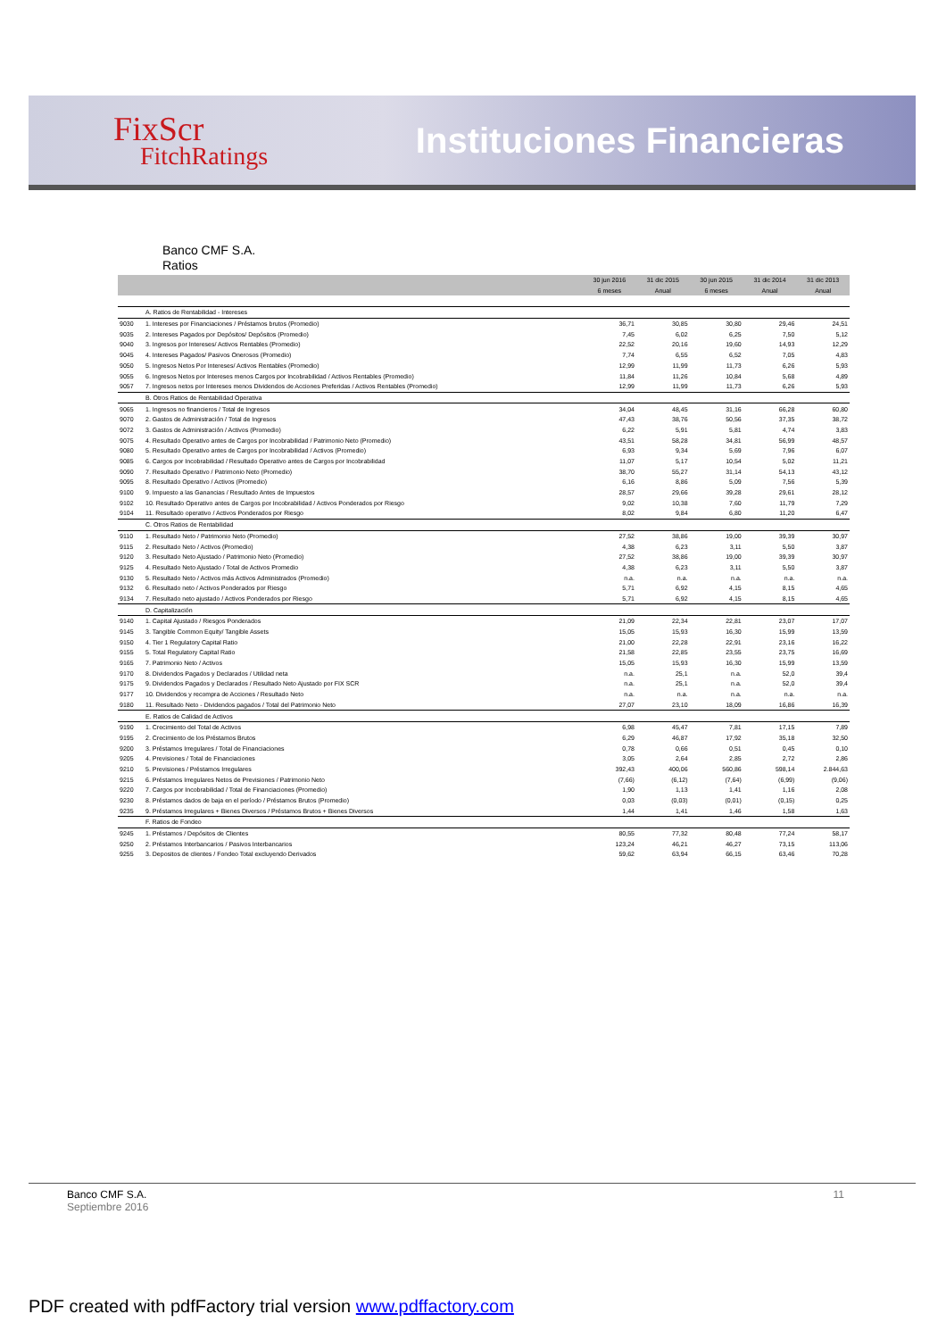FixScr
FitchRatings
Instituciones Financieras
Banco CMF S.A.
Ratios
| | | 30 jun 2016 | 31 dic 2015 | 30 jun 2015 | 31 dic 2014 | 31 dic 2013 |
| --- | --- | --- | --- | --- | --- | --- |
| | | 6 meses | Anual | 6 meses | Anual | Anual |
| | A. Ratios de Rentabilidad - Intereses | | | | | |
| 9030 | 1. Intereses por Financiaciones / Préstamos brutos (Promedio) | 36,71 | 30,85 | 30,80 | 29,46 | 24,51 |
| 9035 | 2. Intereses Pagados por Depósitos/ Depósitos (Promedio) | 7,45 | 6,02 | 6,25 | 7,50 | 5,12 |
| 9040 | 3. Ingresos por Intereses/ Activos Rentables (Promedio) | 22,52 | 20,16 | 19,60 | 14,93 | 12,29 |
| 9045 | 4. Intereses Pagados/ Pasivos Onerosos (Promedio) | 7,74 | 6,55 | 6,52 | 7,05 | 4,83 |
| 9050 | 5. Ingresos Netos Por Intereses/ Activos Rentables (Promedio) | 12,99 | 11,99 | 11,73 | 6,26 | 5,93 |
| 9055 | 6. Ingresos Netos por Intereses menos Cargos por Incobrabilidad / Activos Rentables (Promedio) | 11,84 | 11,26 | 10,84 | 5,68 | 4,89 |
| 9057 | 7. Ingresos netos por Intereses menos Dividendos de Acciones Preferidas / Activos Rentables (Promedio) | 12,99 | 11,99 | 11,73 | 6,26 | 5,93 |
| | B. Otros Ratios de Rentabilidad Operativa | | | | | |
| 9065 | 1. Ingresos no financieros / Total de Ingresos | 34,04 | 48,45 | 31,16 | 66,28 | 60,80 |
| 9070 | 2. Gastos de Administración / Total de Ingresos | 47,43 | 38,76 | 50,56 | 37,35 | 38,72 |
| 9072 | 3. Gastos de Administración / Activos (Promedio) | 6,22 | 5,91 | 5,81 | 4,74 | 3,83 |
| 9075 | 4. Resultado Operativo antes de Cargos por Incobrabilidad / Patrimonio Neto (Promedio) | 43,51 | 58,28 | 34,81 | 56,99 | 48,57 |
| 9080 | 5. Resultado Operativo antes de Cargos por Incobrabilidad / Activos (Promedio) | 6,93 | 9,34 | 5,69 | 7,96 | 6,07 |
| 9085 | 6. Cargos por Incobrabilidad / Resultado Operativo antes de Cargos por Incobrabilidad | 11,07 | 5,17 | 10,54 | 5,02 | 11,21 |
| 9090 | 7. Resultado Operativo / Patrimonio Neto (Promedio) | 38,70 | 55,27 | 31,14 | 54,13 | 43,12 |
| 9095 | 8. Resultado Operativo / Activos (Promedio) | 6,16 | 8,86 | 5,09 | 7,56 | 5,39 |
| 9100 | 9. Impuesto a las Ganancias / Resultado Antes de Impuestos | 28,57 | 29,66 | 39,28 | 29,61 | 28,12 |
| 9102 | 10. Resultado Operativo antes de Cargos por Incobrabilidad / Activos Ponderados por Riesgo | 9,02 | 10,38 | 7,60 | 11,79 | 7,29 |
| 9104 | 11. Resultado operativo / Activos Ponderados por Riesgo | 8,02 | 9,84 | 6,80 | 11,20 | 6,47 |
| | C. Otros Ratios de Rentabilidad | | | | | |
| 9110 | 1. Resultado Neto / Patrimonio Neto (Promedio) | 27,52 | 38,86 | 19,00 | 39,39 | 30,97 |
| 9115 | 2. Resultado Neto / Activos (Promedio) | 4,38 | 6,23 | 3,11 | 5,50 | 3,87 |
| 9120 | 3. Resultado Neto Ajustado / Patrimonio Neto (Promedio) | 27,52 | 38,86 | 19,00 | 39,39 | 30,97 |
| 9125 | 4. Resultado Neto Ajustado / Total de Activos Promedio | 4,38 | 6,23 | 3,11 | 5,50 | 3,87 |
| 9130 | 5. Resultado Neto / Activos más Activos Administrados (Promedio) | n.a. | n.a. | n.a. | n.a. | n.a. |
| 9132 | 6. Resultado neto / Activos Ponderados por Riesgo | 5,71 | 6,92 | 4,15 | 8,15 | 4,65 |
| 9134 | 7. Resultado neto ajustado / Activos Ponderados por Riesgo | 5,71 | 6,92 | 4,15 | 8,15 | 4,65 |
| | D. Capitalización | | | | | |
| 9140 | 1. Capital Ajustado / Riesgos Ponderados | 21,09 | 22,34 | 22,81 | 23,07 | 17,07 |
| 9145 | 3. Tangible Common Equity/ Tangible Assets | 15,05 | 15,93 | 16,30 | 15,99 | 13,59 |
| 9150 | 4. Tier 1 Regulatory Capital Ratio | 21,00 | 22,28 | 22,91 | 23,16 | 16,22 |
| 9155 | 5. Total Regulatory Capital Ratio | 21,58 | 22,85 | 23,55 | 23,75 | 16,69 |
| 9165 | 7. Patrimonio Neto / Activos | 15,05 | 15,93 | 16,30 | 15,99 | 13,59 |
| 9170 | 8. Dividendos Pagados y Declarados / Utilidad neta | n.a. | 25,1 | n.a. | 52,0 | 39,4 |
| 9175 | 9. Dividendos Pagados y Declarados / Resultado Neto Ajustado por FIX SCR | n.a. | 25,1 | n.a. | 52,0 | 39,4 |
| 9177 | 10. Dividendos y recompra de Acciones / Resultado Neto | n.a. | n.a. | n.a. | n.a. | n.a. |
| 9180 | 11. Resultado Neto - Dividendos pagados / Total del Patrimonio Neto | 27,07 | 23,10 | 18,09 | 16,86 | 16,39 |
| | E. Ratios de Calidad de Activos | | | | | |
| 9190 | 1. Crecimiento del Total de Activos | 6,98 | 45,47 | 7,81 | 17,15 | 7,89 |
| 9195 | 2. Crecimiento de los Préstamos Brutos | 6,29 | 46,87 | 17,92 | 35,18 | 32,50 |
| 9200 | 3. Préstamos Irregulares / Total de Financiaciones | 0,78 | 0,66 | 0,51 | 0,45 | 0,10 |
| 9205 | 4. Previsiones / Total de Financiaciones | 3,05 | 2,64 | 2,85 | 2,72 | 2,86 |
| 9210 | 5. Previsiones / Préstamos Irregulares | 392,43 | 400,06 | 560,86 | 598,14 | 2.844,63 |
| 9215 | 6. Préstamos Irregulares Netos de Previsiones / Patrimonio Neto | (7,66) | (6,12) | (7,64) | (6,99) | (9,06) |
| 9220 | 7. Cargos por Incobrabilidad / Total de Financiaciones (Promedio) | 1,90 | 1,13 | 1,41 | 1,16 | 2,08 |
| 9230 | 8. Préstamos dados de baja en el período / Préstamos Brutos (Promedio) | 0,03 | (0,03) | (0,01) | (0,15) | 0,25 |
| 9235 | 9. Préstamos Irregulares + Bienes Diversos / Préstamos Brutos + Bienes Diversos | 1,44 | 1,41 | 1,46 | 1,58 | 1,63 |
| | F. Ratios de Fondeo | | | | | |
| 9245 | 1. Préstamos / Depósitos de Clientes | 80,55 | 77,32 | 80,48 | 77,24 | 58,17 |
| 9250 | 2. Préstamos Interbancarios / Pasivos Interbancarios | 123,24 | 46,21 | 46,27 | 73,15 | 113,06 |
| 9255 | 3. Depositos de clientes / Fondeo Total excluyendo Derivados | 59,62 | 63,94 | 66,15 | 63,46 | 70,28 |
Banco CMF S.A.
Septiembre 2016
11
PDF created with pdfFactory trial version www.pdffactory.com